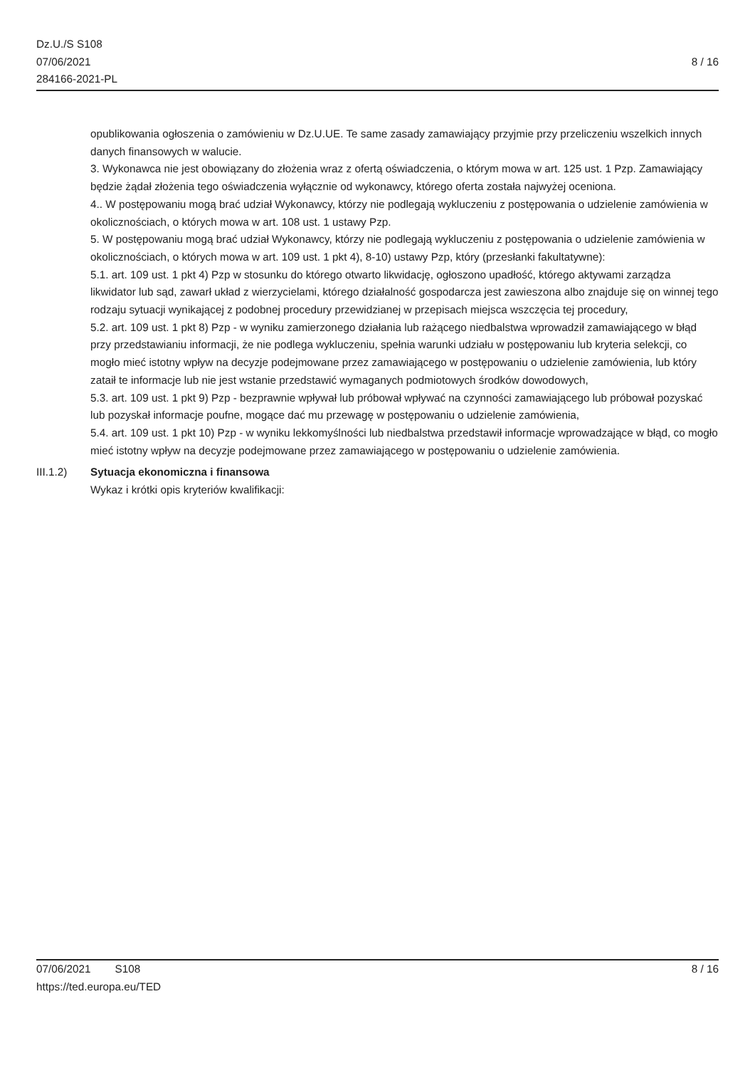Dz.U./S S108
07/06/2021
284166-2021-PL
8 / 16
opublikowania ogłoszenia o zamówieniu w Dz.U.UE. Te same zasady zamawiający przyjmie przy przeliczeniu wszelkich innych danych finansowych w walucie.
3. Wykonawca nie jest obowiązany do złożenia wraz z ofertą oświadczenia, o którym mowa w art. 125 ust. 1 Pzp. Zamawiający będzie żądał złożenia tego oświadczenia wyłącznie od wykonawcy, którego oferta została najwyżej oceniona.
4.. W postępowaniu mogą brać udział Wykonawcy, którzy nie podlegają wykluczeniu z postępowania o udzielenie zamówienia w okolicznościach, o których mowa w art. 108 ust. 1 ustawy Pzp.
5. W postępowaniu mogą brać udział Wykonawcy, którzy nie podlegają wykluczeniu z postępowania o udzielenie zamówienia w okolicznościach, o których mowa w art. 109 ust. 1 pkt 4), 8-10) ustawy Pzp, który (przesłanki fakultatywne):
5.1. art. 109 ust. 1 pkt 4) Pzp w stosunku do którego otwarto likwidację, ogłoszono upadłość, którego aktywami zarządza likwidator lub sąd, zawarł układ z wierzycielami, którego działalność gospodarcza jest zawieszona albo znajduje się on winnej tego rodzaju sytuacji wynikającej z podobnej procedury przewidzianej w przepisach miejsca wszczęcia tej procedury,
5.2. art. 109 ust. 1 pkt 8) Pzp - w wyniku zamierzonego działania lub rażącego niedbalstwa wprowadził zamawiającego w błąd przy przedstawianiu informacji, że nie podlega wykluczeniu, spełnia warunki udziału w postępowaniu lub kryteria selekcji, co mogło mieć istotny wpływ na decyzje podejmowane przez zamawiającego w postępowaniu o udzielenie zamówienia, lub który zataił te informacje lub nie jest wstanie przedstawić wymaganych podmiotowych środków dowodowych,
5.3. art. 109 ust. 1 pkt 9) Pzp - bezprawnie wpływał lub próbował wpływać na czynności zamawiającego lub próbował pozyskać lub pozyskał informacje poufne, mogące dać mu przewagę w postępowaniu o udzielenie zamówienia,
5.4. art. 109 ust. 1 pkt 10) Pzp - w wyniku lekkomyślności lub niedbalstwa przedstawił informacje wprowadzające w błąd, co mogło mieć istotny wpływ na decyzje podejmowane przez zamawiającego w postępowaniu o udzielenie zamówienia.
III.1.2) Sytuacja ekonomiczna i finansowa
Wykaz i krótki opis kryteriów kwalifikacji:
07/06/2021 S108 8 / 16
https://ted.europa.eu/TED